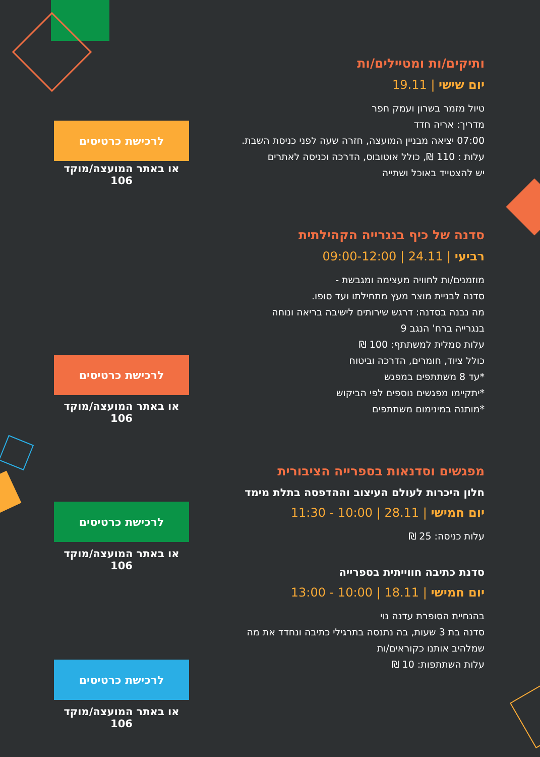ותיקים/ות ומטיילים/ות
יום שישי | 19.11
טיול מזמר בשרון ועמק חפר
מדריך: אריה חדד
07:00 יציאה מבניין המועצה, חזרה שעה לפני כניסת השבת.
עלות : 110 ₪, כולל אוטובוס, הדרכה וכניסה לאתרים
יש להצטייד באוכל ושתייה
סדנה של כיף בנגרייה הקהילתית
רביעי | 24.11 | 09:00-12:00
מוזמנים/ות לחוויה מעצימה ומגבשת -
סדנה לבניית מוצר מעץ מתחילתו ועד סופו.
מה נבנה בסדנה: דרגש שירותים לישיבה בריאה ונוחה
בנגרייה ברח' הנגב 9
עלות סמלית למשתתף: 100 ₪
כולל ציוד, חומרים, הדרכה וביטוח
*עד 8 משתתפים במפגש
*יתקיימו מפגשים נוספים לפי הביקוש
*מותנה במינימום משתתפים
מפגשים וסדנאות בספרייה הציבורית
חלון היכרות לעולם העיצוב וההדפסה בתלת מימד
יום חמישי | 28.11 | 10:00 - 11:30
עלות כניסה: 25 ₪
סדנת כתיבה חווייתית בספרייה
יום חמישי | 18.11 | 10:00 - 13:00
בהנחיית הסופרת עדנה נוי
סדנה בת 3 שעות, בה נתנסה בתרגילי כתיבה ונחדד את מה
שמלהיב אותנו כקוראים/ות
עלות השתתפות: 10 ₪
לרכישת כרטיסים
או באתר המועצה/מוקד 106
לרכישת כרטיסים
או באתר המועצה/מוקד 106
לרכישת כרטיסים
או באתר המועצה/מוקד 106
לרכישת כרטיסים
או באתר המועצה/מוקד 106